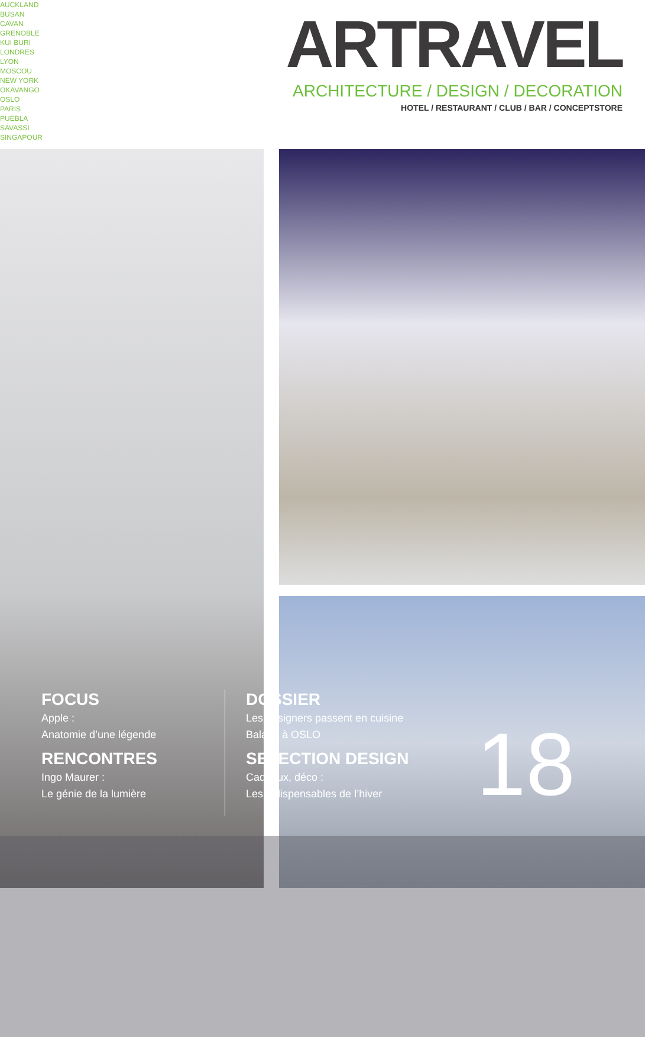AUCKLAND
BUSAN
CAVAN
GRENOBLE
KUI BURI
LONDRES
LYON
MOSCOU
NEW YORK
OKAVANGO
OSLO
PARIS
PUEBLA
SAVASSI
SINGAPOUR
ARTRAVEL
ARCHITECTURE / DESIGN / DECORATION
HOTEL / RESTAURANT / CLUB / BAR / CONCEPTSTORE
FOCUS
Apple :
Anatomie d’une légende
RENCONTRES
Ingo Maurer :
Le génie de la lumière
DOSSIER
Les designers passent en cuisine
Balade à OSLO
SELECTION DESIGN
Cadeaux, déco :
Les indispensables de l’hiver
18